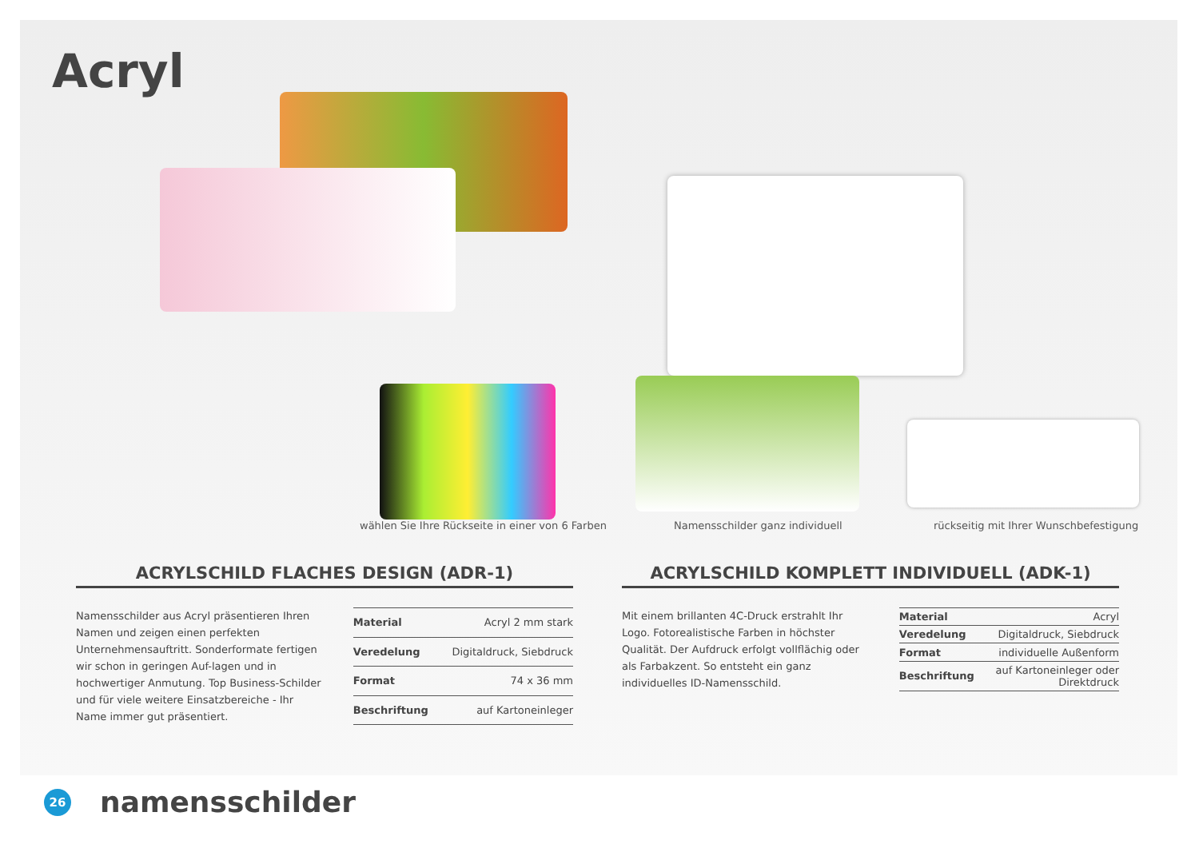Acryl
wählen Sie Ihre Rückseite in einer von 6 Farben
Namensschilder ganz individuell
rückseitig mit Ihrer Wunschbefestigung
ACRYLSCHILD FLACHES DESIGN (ADR-1)
Namensschilder aus Acryl präsentieren Ihren Namen und zeigen einen perfekten Unternehmensauftritt. Sonderformate fertigen wir schon in geringen Auf-lagen und in hochwertiger Anmutung. Top Business-Schilder und für viele weitere Einsatzbereiche - Ihr Name immer gut präsentiert.
| Material | Acryl 2 mm stark |
| Veredelung | Digitaldruck, Siebdruck |
| Format | 74 x 36 mm |
| Beschriftung | auf Kartoneinleger |
ACRYLSCHILD KOMPLETT INDIVIDUELL (ADK-1)
Mit einem brillanten 4C-Druck erstrahlt Ihr Logo. Fotorealistische Farben in höchster Qualität. Der Aufdruck erfolgt vollflächig oder als Farbakzent. So entsteht ein ganz individuelles ID-Namensschild.
| Material | Acryl |
| Veredelung | Digitaldruck, Siebdruck |
| Format | individuelle Außenform |
| Beschriftung | auf Kartoneinleger oder Direktdruck |
26
namensschilder